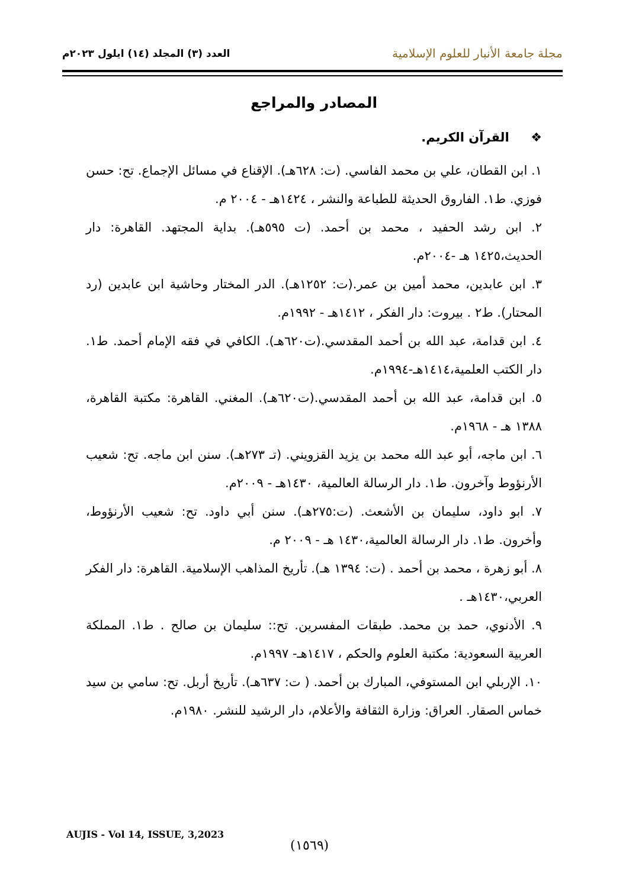مجلة جامعة الأنبار للعلوم الإسلامية
العدد (٣) المجلد (١٤) ايلول ٢٠٢٣م
المصادر والمراجع
❖ القرآن الكريم.
١. ابن القطان، علي بن محمد الفاسي. (ت: ٦٢٨هـ). الإقناع في مسائل الإجماع. تح: حسن فوزي. ط١. الفاروق الحديثة للطباعة والنشر ، ١٤٢٤هـ - ٢٠٠٤ م.
٢. ابن رشد الحفيد ، محمد بن أحمد. (ت ٥٩٥هـ). بداية المجتهد. القاهرة: دار الحديث،١٤٢٥ هـ -٢٠٠٤م.
٣. ابن عابدين، محمد أمين بن عمر.(ت: ١٢٥٢هـ). الدر المختار وحاشية ابن عابدين (رد المحتار). ط٢ . بيروت: دار الفكر ، ١٤١٢هـ - ١٩٩٢م.
٤. ابن قدامة، عبد الله بن أحمد المقدسي.(ت٦٢٠هـ). الكافي في فقه الإمام أحمد. ط١. دار الكتب العلمية،١٤١٤هـ-١٩٩٤م.
٥. ابن قدامة، عبد الله بن أحمد المقدسي.(ت٦٢٠هـ). المغني. القاهرة: مكتبة القاهرة، ١٣٨٨ هـ - ١٩٦٨م.
٦. ابن ماجه، أبو عبد الله محمد بن يزيد القزويني. (تـ ٢٧٣هـ). سنن ابن ماجه. تح: شعيب الأرنؤوط وآخرون. ط١. دار الرسالة العالمية، ١٤٣٠هـ - ٢٠٠٩م.
٧. ابو داود، سليمان بن الأشعث. (ت:٢٧٥هـ). سنن أبي داود. تح: شعيب الأرنؤوط، وأخرون. ط١. دار الرسالة العالمية،١٤٣٠ هـ - ٢٠٠٩ م.
٨. أبو زهرة ، محمد بن أحمد . (ت: ١٣٩٤ هـ). تأريخ المذاهب الإسلامية. القاهرة: دار الفكر العربي،١٤٣٠هـ .
٩. الأدنوي، حمد بن محمد. طبقات المفسرين. تح:: سليمان بن صالح . ط١. المملكة العربية السعودية: مكتبة العلوم والحكم ، ١٤١٧هـ- ١٩٩٧م.
١٠. الإربلي ابن المستوفي، المبارك بن أحمد. ( ت: ٦٣٧هـ). تأريخ أربل. تح: سامي بن سيد خماس الصقار. العراق: وزارة الثقافة والأعلام، دار الرشيد للنشر. ١٩٨٠م.
AUJIS - Vol 14, ISSUE, 3,2023
(١٥٦٩)